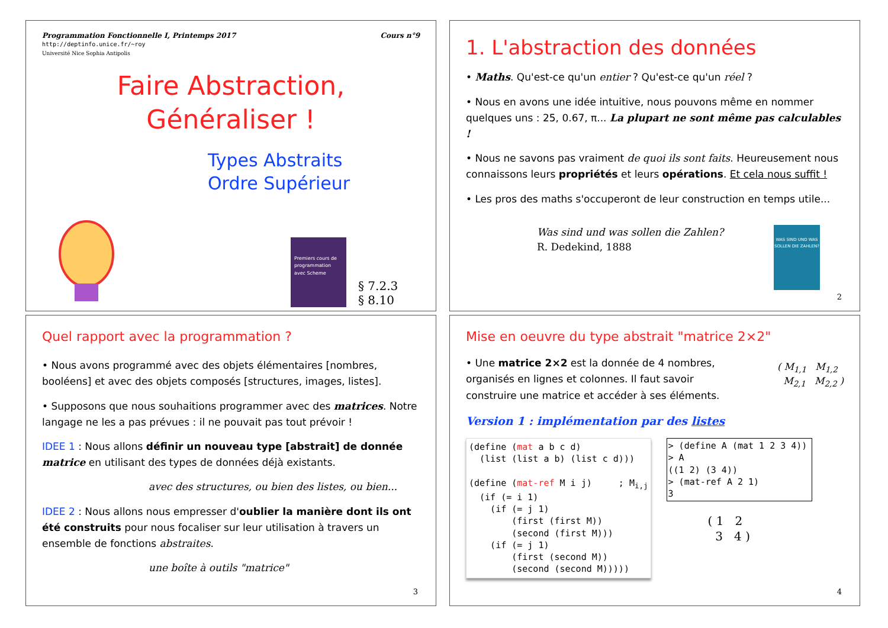Programmation Fonctionnelle I, Printemps 2017
http://deptinfo.unice.fr/~roy
Université Nice Sophia Antipolis
Cours n°9
Faire Abstraction,
Généraliser !
Types Abstraits
Ordre Supérieur
Premiers cours de programmation avec Scheme
§ 7.2.3
§ 8.10
1. L'abstraction des données
• Maths. Qu'est-ce qu'un entier ? Qu'est-ce qu'un réel ?
• Nous en avons une idée intuitive, nous pouvons même en nommer quelques uns : 25, 0.67, π... La plupart ne sont même pas calculables !
• Nous ne savons pas vraiment de quoi ils sont faits. Heureusement nous connaissons leurs propriétés et leurs opérations. Et cela nous suffit !
• Les pros des maths s'occuperont de leur construction en temps utile...
Was sind und was sollen die Zahlen?
R. Dedekind, 1888
WAS SIND UND WAS SOLLEN DIE ZAHLEN?
2
Quel rapport avec la programmation ?
• Nous avons programmé avec des objets élémentaires [nombres, booléens] et avec des objets composés [structures, images, listes].
• Supposons que nous souhaitions programmer avec des matrices. Notre langage ne les a pas prévues : il ne pouvait pas tout prévoir !
IDEE 1 : Nous allons définir un nouveau type [abstrait] de donnée matrice en utilisant des types de données déjà existants.
avec des structures, ou bien des listes, ou bien...
IDEE 2 : Nous allons nous empresser d'oublier la manière dont ils ont été construits pour nous focaliser sur leur utilisation à travers un ensemble de fonctions abstraites.
une boîte à outils "matrice"
3
Mise en oeuvre du type abstrait "matrice 2×2"
• Une matrice 2×2 est la donnée de 4 nombres, organisés en lignes et colonnes. Il faut savoir construire une matrice et accéder à ses éléments.
( M<sub>1,1</sub> M<sub>1,2</sub>
M<sub>2,1</sub> M<sub>2,2</sub> )
Version 1 : implémentation par des listes
(define (mat a b c d)
  (list (list a b) (list c d)))

(define (mat-ref M i j)     ; Mi,j
  (if (= i 1)
    (if (= j 1)
        (first (first M))
        (second (first M)))
    (if (= j 1)
        (first (second M))
        (second (second M)))))
> (define A (mat 1 2 3 4))
> A
((1 2) (3 4))
> (mat-ref A 2 1)
3
( 1 2
3 4 )
4